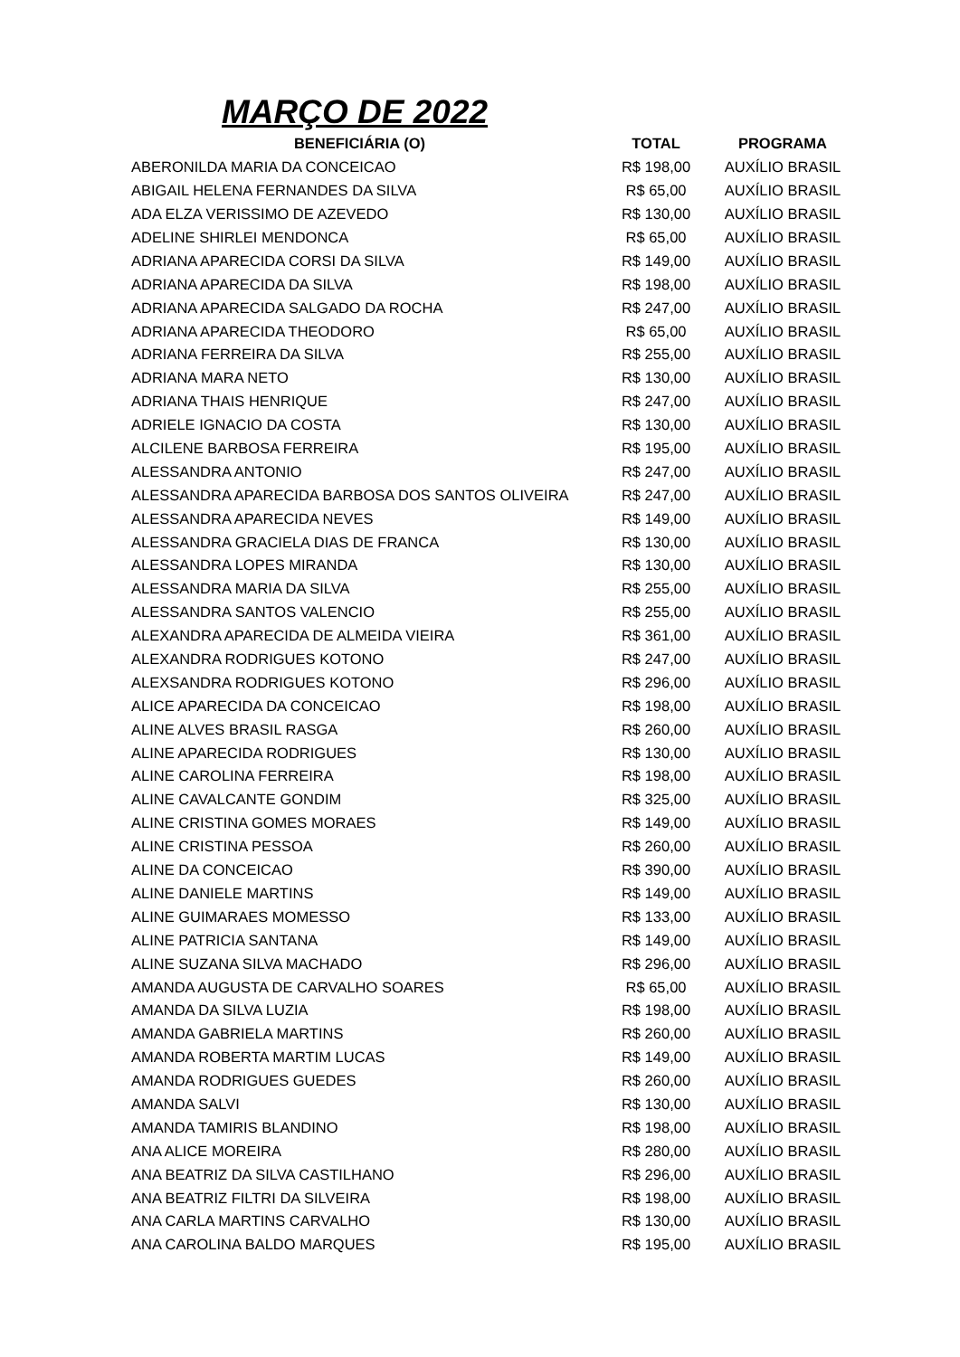MARÇO DE 2022
| BENEFICIÁRIA (O) | TOTAL | PROGRAMA |
| --- | --- | --- |
| ABERONILDA MARIA DA CONCEICAO | R$ 198,00 | AUXÍLIO BRASIL |
| ABIGAIL HELENA FERNANDES DA SILVA | R$ 65,00 | AUXÍLIO BRASIL |
| ADA ELZA VERISSIMO DE AZEVEDO | R$ 130,00 | AUXÍLIO BRASIL |
| ADELINE SHIRLEI MENDONCA | R$ 65,00 | AUXÍLIO BRASIL |
| ADRIANA APARECIDA CORSI DA SILVA | R$ 149,00 | AUXÍLIO BRASIL |
| ADRIANA APARECIDA DA SILVA | R$ 198,00 | AUXÍLIO BRASIL |
| ADRIANA APARECIDA SALGADO DA ROCHA | R$ 247,00 | AUXÍLIO BRASIL |
| ADRIANA APARECIDA THEODORO | R$ 65,00 | AUXÍLIO BRASIL |
| ADRIANA FERREIRA DA SILVA | R$ 255,00 | AUXÍLIO BRASIL |
| ADRIANA MARA NETO | R$ 130,00 | AUXÍLIO BRASIL |
| ADRIANA THAIS HENRIQUE | R$ 247,00 | AUXÍLIO BRASIL |
| ADRIELE IGNACIO DA COSTA | R$ 130,00 | AUXÍLIO BRASIL |
| ALCILENE BARBOSA FERREIRA | R$ 195,00 | AUXÍLIO BRASIL |
| ALESSANDRA ANTONIO | R$ 247,00 | AUXÍLIO BRASIL |
| ALESSANDRA APARECIDA BARBOSA DOS SANTOS OLIVEIRA | R$ 247,00 | AUXÍLIO BRASIL |
| ALESSANDRA APARECIDA NEVES | R$ 149,00 | AUXÍLIO BRASIL |
| ALESSANDRA GRACIELA DIAS DE FRANCA | R$ 130,00 | AUXÍLIO BRASIL |
| ALESSANDRA LOPES MIRANDA | R$ 130,00 | AUXÍLIO BRASIL |
| ALESSANDRA MARIA DA SILVA | R$ 255,00 | AUXÍLIO BRASIL |
| ALESSANDRA SANTOS VALENCIO | R$ 255,00 | AUXÍLIO BRASIL |
| ALEXANDRA APARECIDA DE ALMEIDA VIEIRA | R$ 361,00 | AUXÍLIO BRASIL |
| ALEXANDRA RODRIGUES KOTONO | R$ 247,00 | AUXÍLIO BRASIL |
| ALEXSANDRA RODRIGUES KOTONO | R$ 296,00 | AUXÍLIO BRASIL |
| ALICE APARECIDA DA CONCEICAO | R$ 198,00 | AUXÍLIO BRASIL |
| ALINE ALVES BRASIL RASGA | R$ 260,00 | AUXÍLIO BRASIL |
| ALINE APARECIDA RODRIGUES | R$ 130,00 | AUXÍLIO BRASIL |
| ALINE CAROLINA FERREIRA | R$ 198,00 | AUXÍLIO BRASIL |
| ALINE CAVALCANTE GONDIM | R$ 325,00 | AUXÍLIO BRASIL |
| ALINE CRISTINA GOMES MORAES | R$ 149,00 | AUXÍLIO BRASIL |
| ALINE CRISTINA PESSOA | R$ 260,00 | AUXÍLIO BRASIL |
| ALINE DA CONCEICAO | R$ 390,00 | AUXÍLIO BRASIL |
| ALINE DANIELE MARTINS | R$ 149,00 | AUXÍLIO BRASIL |
| ALINE GUIMARAES MOMESSO | R$ 133,00 | AUXÍLIO BRASIL |
| ALINE PATRICIA SANTANA | R$ 149,00 | AUXÍLIO BRASIL |
| ALINE SUZANA SILVA MACHADO | R$ 296,00 | AUXÍLIO BRASIL |
| AMANDA AUGUSTA DE CARVALHO SOARES | R$ 65,00 | AUXÍLIO BRASIL |
| AMANDA DA SILVA LUZIA | R$ 198,00 | AUXÍLIO BRASIL |
| AMANDA GABRIELA MARTINS | R$ 260,00 | AUXÍLIO BRASIL |
| AMANDA ROBERTA MARTIM LUCAS | R$ 149,00 | AUXÍLIO BRASIL |
| AMANDA RODRIGUES GUEDES | R$ 260,00 | AUXÍLIO BRASIL |
| AMANDA SALVI | R$ 130,00 | AUXÍLIO BRASIL |
| AMANDA TAMIRIS BLANDINO | R$ 198,00 | AUXÍLIO BRASIL |
| ANA ALICE MOREIRA | R$ 280,00 | AUXÍLIO BRASIL |
| ANA BEATRIZ DA SILVA CASTILHANO | R$ 296,00 | AUXÍLIO BRASIL |
| ANA BEATRIZ FILTRI DA SILVEIRA | R$ 198,00 | AUXÍLIO BRASIL |
| ANA CARLA MARTINS CARVALHO | R$ 130,00 | AUXÍLIO BRASIL |
| ANA CAROLINA BALDO MARQUES | R$ 195,00 | AUXÍLIO BRASIL |